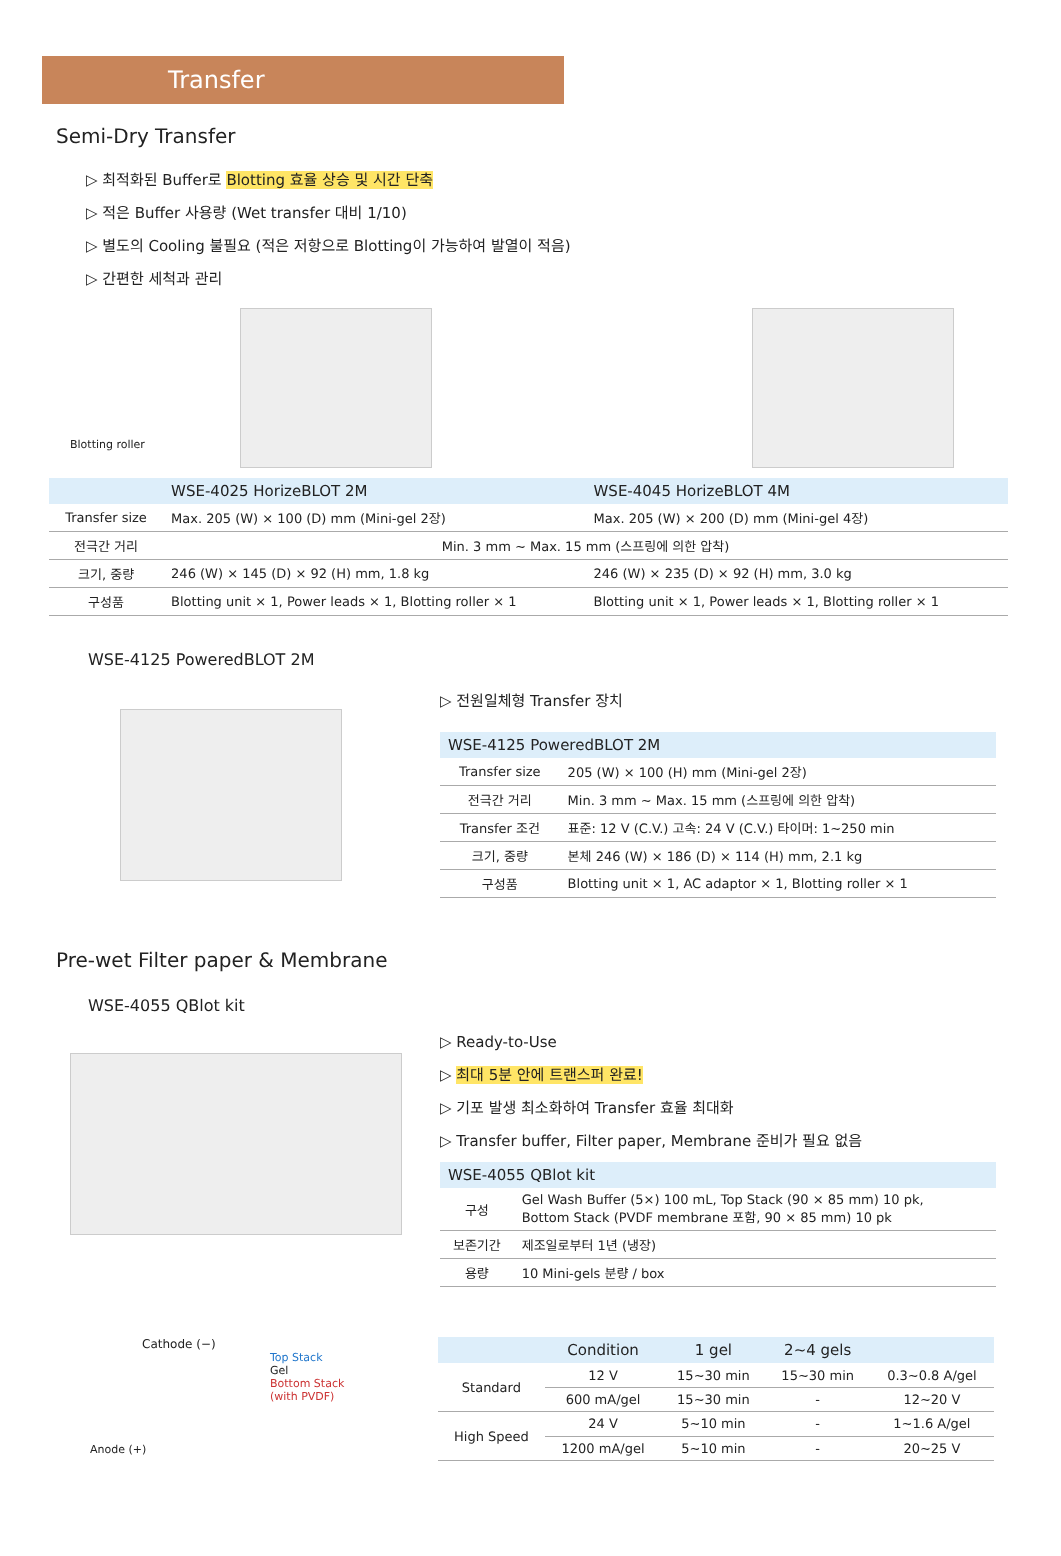Transfer
Semi-Dry Transfer
▷ 최적화된 Buffer로 Blotting 효율 상승 및 시간 단축
▷ 적은 Buffer 사용량 (Wet transfer 대비 1/10)
▷ 별도의 Cooling 불필요 (적은 저항으로 Blotting이 가능하여 발열이 적음)
▷ 간편한 세척과 관리
Blotting roller
| | WSE-4025 HorizeBLOT 2M | WSE-4045 HorizeBLOT 4M |
| --- | --- | --- |
| Transfer size | Max. 205 (W) × 100 (D) mm (Mini-gel 2장) | Max. 205 (W) × 200 (D) mm (Mini-gel 4장) |
| 전극간 거리 | Min. 3 mm ~ Max. 15 mm (스프링에 의한 압착) | |
| 크기, 중량 | 246 (W) × 145 (D) × 92 (H) mm, 1.8 kg | 246 (W) × 235 (D) × 92 (H) mm, 3.0 kg |
| 구성품 | Blotting unit × 1, Power leads × 1, Blotting roller × 1 | Blotting unit × 1, Power leads × 1, Blotting roller × 1 |
WSE-4125 PoweredBLOT 2M
▷ 전원일체형 Transfer 장치
| WSE-4125 PoweredBLOT 2M | |
| --- | --- |
| Transfer size | 205 (W) × 100 (H) mm (Mini-gel 2장) |
| 전극간 거리 | Min. 3 mm ~ Max. 15 mm (스프링에 의한 압착) |
| Transfer 조건 | 표준: 12 V (C.V.) 고속: 24 V (C.V.) 타이머: 1~250 min |
| 크기, 중량 | 본체 246 (W) × 186 (D) × 114 (H) mm, 2.1 kg |
| 구성품 | Blotting unit × 1, AC adaptor × 1, Blotting roller × 1 |
Pre-wet Filter paper & Membrane
WSE-4055 QBlot kit
▷ Ready-to-Use
▷ 최대 5분 안에 트랜스퍼 완료!
▷ 기포 발생 최소화하여 Transfer 효율 최대화
▷ Transfer buffer, Filter paper, Membrane 준비가 필요 없음
| WSE-4055 QBlot kit | |
| --- | --- |
| 구성 | Gel Wash Buffer (5×) 100 mL, Top Stack (90 × 85 mm) 10 pk, Bottom Stack (PVDF membrane 포함, 90 × 85 mm) 10 pk |
| 보존기간 | 제조일로부터 1년 (냉장) |
| 용량 | 10 Mini-gels 분량 / box |
Cathode (−)
Top Stack
Gel
Bottom Stack
(with PVDF)
Anode (+)
| | Condition | 1 gel | 2~4 gels | |
| --- | --- | --- | --- | --- |
| Standard | 12 V | 15~30 min | 15~30 min | 0.3~0.8 A/gel |
| | 600 mA/gel | 15~30 min | - | 12~20 V |
| High Speed | 24 V | 5~10 min | - | 1~1.6 A/gel |
| | 1200 mA/gel | 5~10 min | - | 20~25 V |